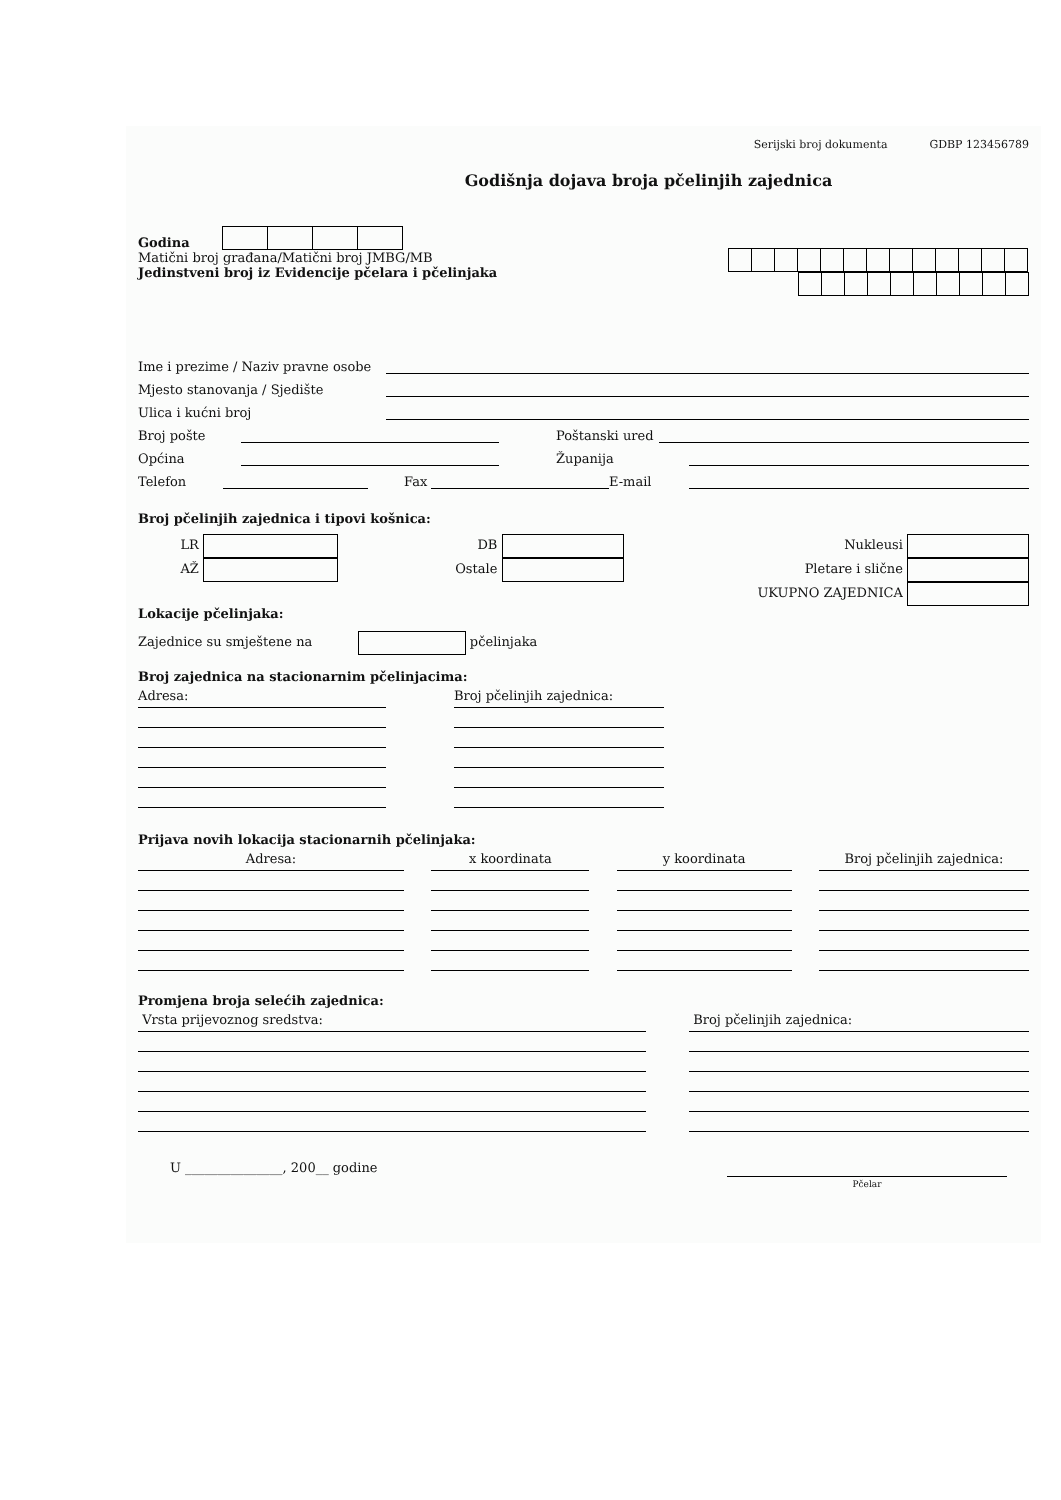Serijski broj dokumenta GDBP 123456789
Godišnja dojava broja pčelinjih zajednica
Godina
Matični broj građana/Matični broj JMBG/MB
Jedinstveni broj iz Evidencije pčelara i pčelinjaka
Ime i prezime / Naziv pravne osobe
Mjesto stanovanja / Sjedište
Ulica i kućni broj
Broj pošte Poštanski ured
Općina Županija
Telefon Fax E-mail
Broj pčelinjih zajednica i tipovi košnica:
LR
AŽ
DB
Ostale
Nukleusi
Pletare i slične
UKUPNO ZAJEDNICA
Lokacije pčelinjaka:
Zajednice su smještene na pčelinjaka
Broj zajednica na stacionarnim pčelinjacima:
Adresa: Broj pčelinjih zajednica:
Prijava novih lokacija stacionarnih pčelinjaka:
Adresa: x koordinata y koordinata Broj pčelinjih zajednica:
Promjena broja selećih zajednica:
Vrsta prijevoznog sredstva: Broj pčelinjih zajednica:
U _______________, 200__ godine
Pčelar